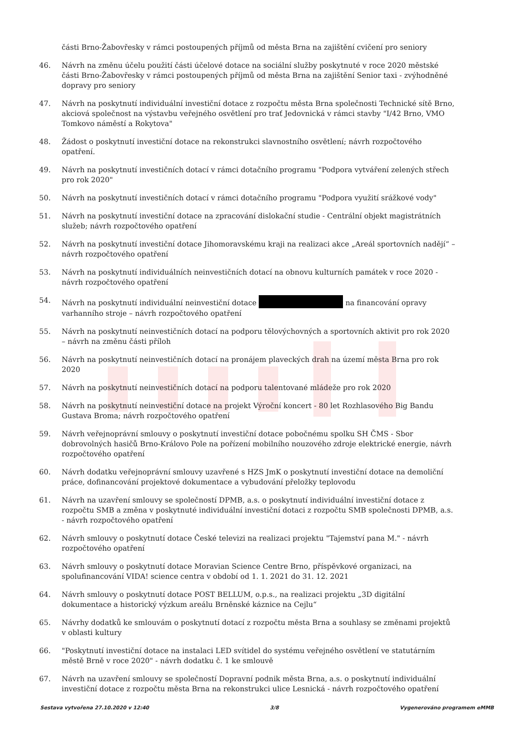části Brno-Žabovřesky v rámci postoupených příjmů od města Brna na zajištění cvičení pro seniory
46. Návrh na změnu účelu použití části účelové dotace na sociální služby poskytnuté v roce 2020 městské části Brno-Žabovřesky v rámci postoupených příjmů od města Brna na zajištění Senior taxi - zvýhodněné dopravy pro seniory
47. Návrh na poskytnutí individuální investiční dotace z rozpočtu města Brna společnosti Technické sítě Brno, akciová společnost na výstavbu veřejného osvětlení pro trať Jedovnická v rámci stavby "I/42 Brno, VMO Tomkovo náměstí a Rokytova"
48. Žádost o poskytnutí investiční dotace na rekonstrukci slavnostního osvětlení; návrh rozpočtového opatření.
49. Návrh na poskytnutí investičních dotací v rámci dotačního programu "Podpora vytváření zelených střech pro rok 2020"
50. Návrh na poskytnutí investičních dotací v rámci dotačního programu "Podpora využití srážkové vody"
51. Návrh na poskytnutí investiční dotace na zpracování dislokační studie - Centrální objekt magistrátních služeb; návrh rozpočtového opatření
52. Návrh na poskytnutí investiční dotace Jihomoravskému kraji na realizaci akce „Areál sportovních nadějí“ – návrh rozpočtového opatření
53. Návrh na poskytnutí individuálních neinvestičních dotací na obnovu kulturních památek v roce 2020 - návrh rozpočtového opatření
54. Návrh na poskytnutí individuální neinvestiční dotace na financování opravy varhanního stroje – návrh rozpočtového opatření
55. Návrh na poskytnutí neinvestičních dotací na podporu tělovýchovných a sportovních aktivit pro rok 2020 – návrh na změnu části příloh
56. Návrh na poskytnutí neinvestičních dotací na pronájem plaveckých drah na území města Brna pro rok 2020
57. Návrh na poskytnutí neinvestičních dotací na podporu talentované mládeže pro rok 2020
58. Návrh na poskytnutí neinvestiční dotace na projekt Výroční koncert - 80 let Rozhlasového Big Bandu Gustava Broma; návrh rozpočtového opatření
59. Návrh veřejnoprávní smlouvy o poskytnutí investiční dotace pobočnému spolku SH ČMS - Sbor dobrovolných hasičů Brno-Královo Pole na pořízení mobilního nouzového zdroje elektrické energie, návrh rozpočtového opatření
60. Návrh dodatku veřejnoprávní smlouvy uzavřené s HZS JmK o poskytnutí investiční dotace na demoliční práce, dofinancování projektové dokumentace a vybudování přeložky teplovodu
61. Návrh na uzavření smlouvy se společností DPMB, a.s. o poskytnutí individuální investiční dotace z rozpočtu SMB a změna v poskytnuté individuální investiční dotaci z rozpočtu SMB společnosti DPMB, a.s. - návrh rozpočtového opatření
62. Návrh smlouvy o poskytnutí dotace České televizi na realizaci projektu "Tajemství pana M." - návrh rozpočtového opatření
63. Návrh smlouvy o poskytnutí dotace Moravian Science Centre Brno, příspěvkové organizaci, na spolufinancování VIDA! science centra v období od 1. 1. 2021 do 31. 12. 2021
64. Návrh smlouvy o poskytnutí dotace POST BELLUM, o.p.s., na realizaci projektu „3D digitální dokumentace a historický výzkum areálu Brněnské káznice na Cejlu“
65. Návrhy dodatků ke smlouvám o poskytnutí dotací z rozpočtu města Brna a souhlasy se změnami projektů v oblasti kultury
66. "Poskytnutí investiční dotace na instalaci LED svítidel do systému veřejného osvětlení ve statutárním městě Brně v roce 2020" - návrh dodatku č. 1 ke smlouvě
67. Návrh na uzavření smlouvy se společností Dopravní podnik města Brna, a.s. o poskytnutí individuální investiční dotace z rozpočtu města Brna na rekonstrukci ulice Lesnická - návrh rozpočtového opatření
Sestava vytvořena 27.10.2020 v 12:40 3/8 Vygenerováno programem eMMB